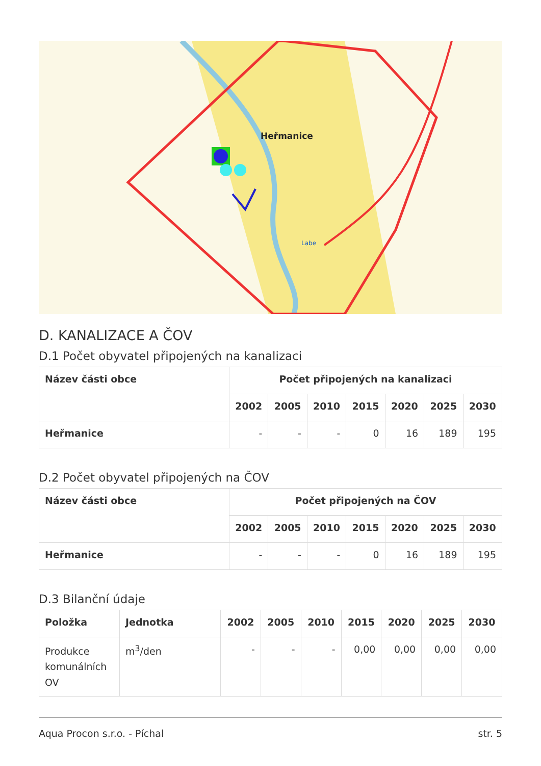Heřmanice
Labe
D. KANALIZACE A ČOV
D.1 Počet obyvatel připojených na kanalizaci
| Název části obce | Počet připojených na kanalizaci | | | | | | |
| --- | --- | --- | --- | --- | --- | --- | --- |
| | 2002 | 2005 | 2010 | 2015 | 2020 | 2025 | 2030 |
| Heřmanice | - | - | - | 0 | 16 | 189 | 195 |
D.2 Počet obyvatel připojených na ČOV
| Název části obce | Počet připojených na ČOV | | | | | | |
| --- | --- | --- | --- | --- | --- | --- | --- |
| | 2002 | 2005 | 2010 | 2015 | 2020 | 2025 | 2030 |
| Heřmanice | - | - | - | 0 | 16 | 189 | 195 |
D.3 Bilanční údaje
| Položka | Jednotka | 2002 | 2005 | 2010 | 2015 | 2020 | 2025 | 2030 |
| --- | --- | --- | --- | --- | --- | --- | --- | --- |
| Produkce komunálních OV | m<sup>3</sup>/den | - | - | - | 0,00 | 0,00 | 0,00 | 0,00 |
Aqua Procon s.r.o. - Píchal str. 5